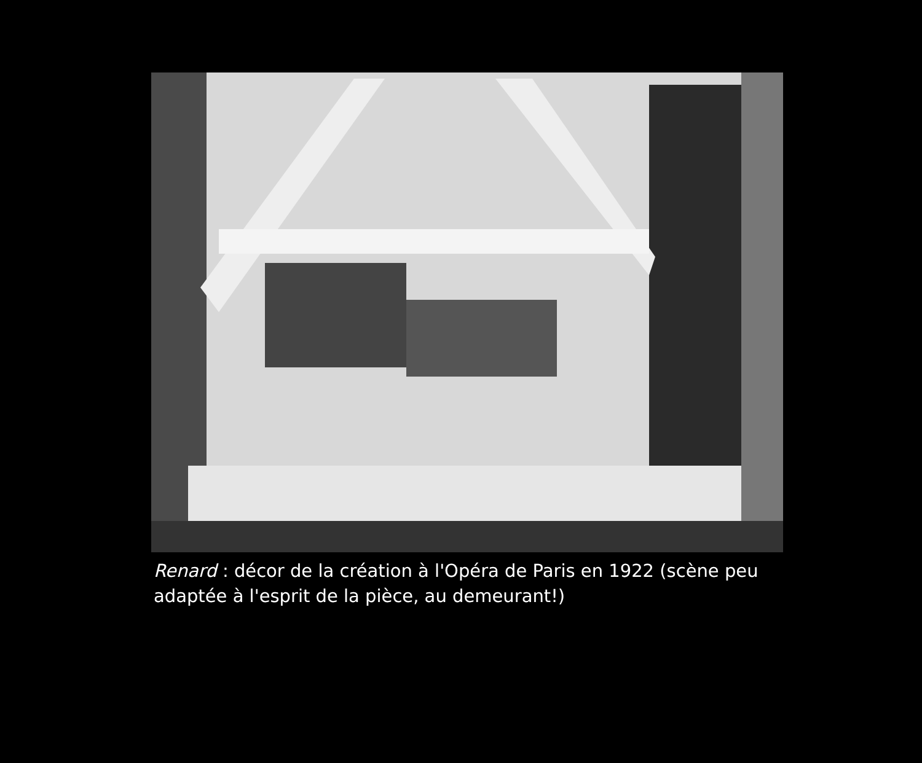Renard : décor de la création à l'Opéra de Paris en 1922 (scène peu adaptée à l'esprit de la pièce, au demeurant!)